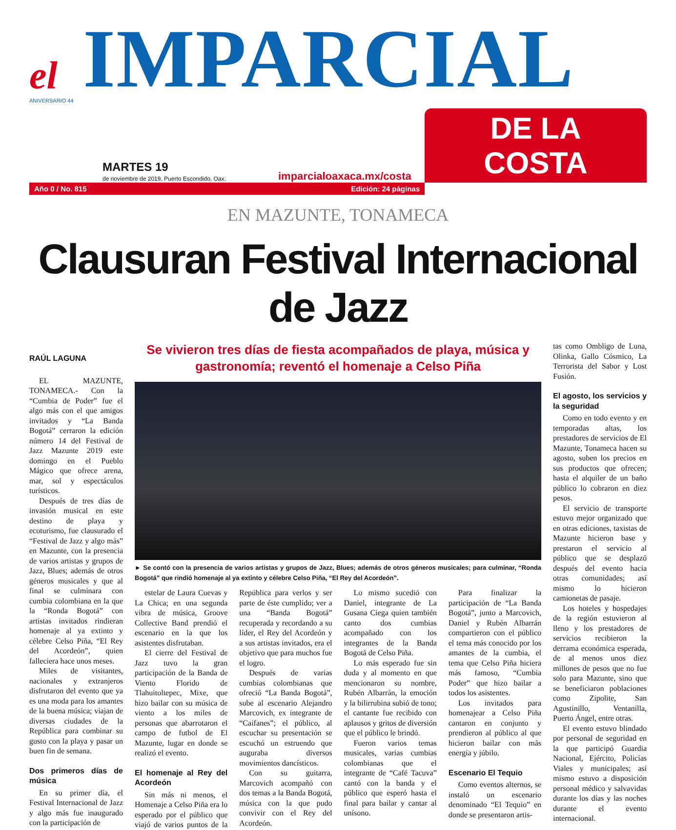el
IMPARCIAL
ANIVERSARIO 44
MARTES 19
de noviembre de 2019, Puerto Escondido, Oax.
imparcialoaxaca.mx/costa
DE LA COSTA
Año 0 / No. 815 Edición: 24 páginas
EN MAZUNTE, TONAMECA
Clausuran Festival Internacional de Jazz
RAÚL LAGUNA
EL MAZUNTE, TONAMECA.- Con la “Cumbia de Poder” fue el algo más con el que amigos invitados y “La Banda Bogotá” cerraron la edición número 14 del Festival de Jazz Mazunte 2019 este domingo en el Pueblo Mágico que ofrece arena, mar, sol y espectáculos turísticos.
Después de tres días de invasión musical en este destino de playa y ecoturismo, fue clausurado el “Festival de Jazz y algo más” en Mazunte, con la presencia de varios artistas y grupos de Jazz, Blues; además de otros géneros musicales y que al final se culminara con cumbia colombiana en la que la “Ronda Bogotá” con artistas invitados rindieran homenaje al ya extinto y célebre Celso Piña, “El Rey del Acordeón”, quien falleciera hace unos meses.
Miles de visitantes, nacionales y extranjeros disfrutaron del evento que ya es una moda para los amantes de la buena música; viajan de diversas ciudades de la República para combinar su gusto con la playa y pasar un buen fin de semana.
Dos primeros días de música
En su primer día, el Festival Internacional de Jazz y algo más fue inaugurado con la participación de
Se vivieron tres días de fiesta acompañados de playa, música y gastronomía; reventó el homenaje a Celso Piña
► Se contó con la presencia de varios artistas y grupos de Jazz, Blues; además de otros géneros musicales; para culminar, “Ronda Bogotá” que rindió homenaje al ya extinto y célebre Celso Piña, “El Rey del Acordeón”.
estelar de Laura Cuevas y La Chica; en una segunda vibra de música, Groove Collective Band prendió el escenario en la que los asistentes disfrutaban.
El cierre del Festival de Jazz tuvo la gran participación de la Banda de Viento Florido de Tlahuitoltepec, Mixe, que hizo bailar con su música de viento a los miles de personas que abarrotaron el campo de futbol de El Mazunte, lugar en donde se realizó el evento.
El homenaje al Rey del Acordeón
Sin más ni menos, el Homenaje a Celso Piña era lo esperado por el público que viajó de varios puntos de la República para verlos y ser parte de éste cumplido; ver a una “Banda Bogotá” recuperada y recordando a su líder, el Rey del Acordeón y a sus artistas invitados, era el objetivo que para muchos fue el logro.
Después de varias cumbias colombianas que ofreció “La Banda Bogotá”, sube al escenario Alejandro Marcovich, ex integrante de “Caifanes”; el público, al escuchar su presentación se escuchó un estruendo que auguraba diversos movimientos dancísticos.
Con su guitarra, Marcovich acompañó con dos temas a la Banda Bogotá, música con la que pudo convivir con el Rey del Acordeón.
Lo mismo sucedió con Daniel, integrante de La Gusana Ciega quien también canto dos cumbias acompañado con los integrantes de la Banda Bogotá de Celso Piña.
Lo más esperado fue sin duda y al momento en que mencionaron su nombre, Rubén Albarrán, la emoción y la bilirrubina subió de tono; el cantante fue recibido con aplausos y gritos de diversión que el público le brindó.
Fueron varios temas musicales, varias cumbias colombianas que el integrante de “Café Tacuva” cantó con la banda y el público que esperó hasta el final para bailar y cantar al unísono.
Para finalizar la participación de “La Banda Bogotá”, junto a Marcovich, Daniel y Rubén Albarrán compartieron con el público el tema más conocido por los amantes de la cumbia, el tema que Celso Piña hiciera más famoso, “Cumbia Poder” que hizo bailar a todos los asistentes.
Los invitados para homenajear a Celso Piña cantaron en conjunto y prendieron al público al que hicieron bailar con más energía y júbilo.
Escenario El Tequio
Como eventos alternos, se instaló un escenario denominado “El Tequio” en donde se presentaron artis-
tas como Ombligo de Luna, Olinka, Gallo Cósmico, La Terrorista del Sabor y Lost Fusión.
El agosto, los servicios y la seguridad
Como en todo evento y en temporadas altas, los prestadores de servicios de El Mazunte, Tonameca hacen su agosto, suben los precios en sus productos que ofrecen; hasta el alquiler de un baño público lo cobraron en diez pesos.
El servicio de transporte estuvo mejor organizado que en otras ediciones, taxistas de Mazunte hicieron base y prestaron el servicio al público que se desplazó después del evento hacia otras comunidades; así mismo lo hicieron camionetas de pasaje.
Los hoteles y hospedajes de la región estuvieron al lleno y los prestadores de servicios recibieron la derrama económica esperada, de al menos unos diez millones de pesos que no fue solo para Mazunte, sino que se beneficiaron poblaciones como Zipolite, San Agustinillo, Ventanilla, Puerto Ángel, entre otras.
El evento estuvo blindado por personal de seguridad en la que participó Guardia Nacional, Ejército, Policías Viales y municipales; así mismo estuvo a disposición personal médico y salvavidas durante los días y las noches durante el evento internacional.